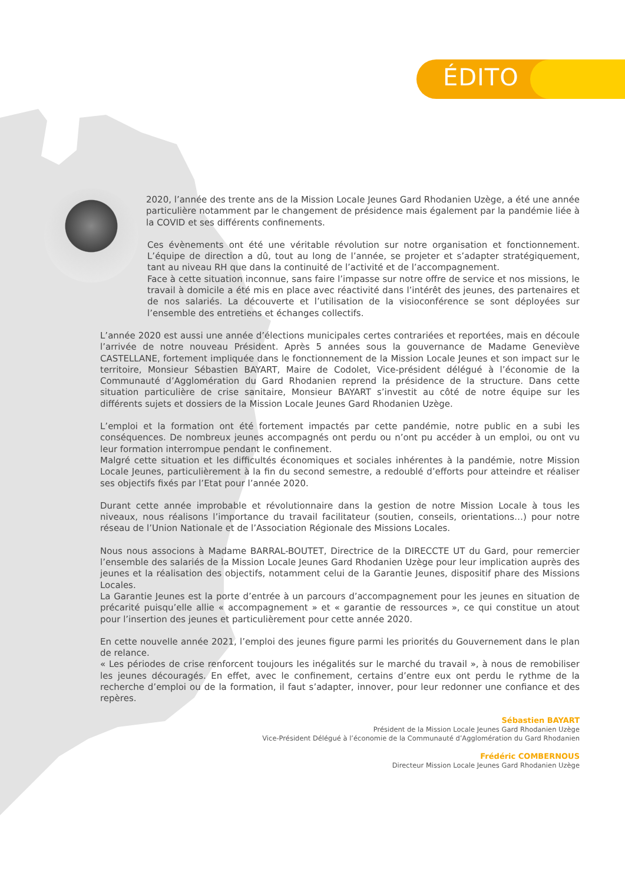ÉDITO
2020, l’année des trente ans de la Mission Locale Jeunes Gard Rhodanien Uzège, a été une année particulière notamment par le changement de présidence mais également par la pandémie liée à la COVID et ses différents confinements.
Ces évènements ont été une véritable révolution sur notre organisation et fonctionnement. L’équipe de direction a dû, tout au long de l’année, se projeter et s’adapter stratégiquement, tant au niveau RH que dans la continuité de l’activité et de l’accompagnement.
Face à cette situation inconnue, sans faire l’impasse sur notre offre de service et nos missions, le travail à domicile a été mis en place avec réactivité dans l’intérêt des jeunes, des partenaires et de nos salariés. La découverte et l’utilisation de la visioconférence se sont déployées sur l’ensemble des entretiens et échanges collectifs.
L’année 2020 est aussi une année d’élections municipales certes contrariées et reportées, mais en découle l’arrivée de notre nouveau Président. Après 5 années sous la gouvernance de Madame Geneviève CASTELLANE, fortement impliquée dans le fonctionnement de la Mission Locale Jeunes et son impact sur le territoire, Monsieur Sébastien BAYART, Maire de Codolet, Vice-président délégué à l’économie de la Communauté d’Agglomération du Gard Rhodanien reprend la présidence de la structure. Dans cette situation particulière de crise sanitaire, Monsieur BAYART s’investit au côté de notre équipe sur les différents sujets et dossiers de la Mission Locale Jeunes Gard Rhodanien Uzège.
L’emploi et la formation ont été fortement impactés par cette pandémie, notre public en a subi les conséquences. De nombreux jeunes accompagnés ont perdu ou n’ont pu accéder à un emploi, ou ont vu leur formation interrompue pendant le confinement.
Malgré cette situation et les difficultés économiques et sociales inhérentes à la pandémie, notre Mission Locale Jeunes, particulièrement à la fin du second semestre, a redoublé d’efforts pour atteindre et réaliser ses objectifs fixés par l’Etat pour l’année 2020.
Durant cette année improbable et révolutionnaire dans la gestion de notre Mission Locale à tous les niveaux, nous réalisons l’importance du travail facilitateur (soutien, conseils, orientations…) pour notre réseau de l’Union Nationale et de l’Association Régionale des Missions Locales.
Nous nous associons à Madame BARRAL-BOUTET, Directrice de la DIRECCTE UT du Gard, pour remercier l’ensemble des salariés de la Mission Locale Jeunes Gard Rhodanien Uzège pour leur implication auprès des jeunes et la réalisation des objectifs, notamment celui de la Garantie Jeunes, dispositif phare des Missions Locales.
La Garantie Jeunes est la porte d’entrée à un parcours d’accompagnement pour les jeunes en situation de précarité puisqu’elle allie « accompagnement » et « garantie de ressources », ce qui constitue un atout pour l’insertion des jeunes et particulièrement pour cette année 2020.
En cette nouvelle année 2021, l’emploi des jeunes figure parmi les priorités du Gouvernement dans le plan de relance.
« Les périodes de crise renforcent toujours les inégalités sur le marché du travail », à nous de remobiliser les jeunes découragés. En effet, avec le confinement, certains d’entre eux ont perdu le rythme de la recherche d’emploi ou de la formation, il faut s’adapter, innover, pour leur redonner une confiance et des repères.
Sébastien BAYART
Président de la Mission Locale Jeunes Gard Rhodanien Uzège
Vice-Président Délégué à l’économie de la Communauté d’Agglomération du Gard Rhodanien
Frédéric COMBERNOUS
Directeur Mission Locale Jeunes Gard Rhodanien Uzège